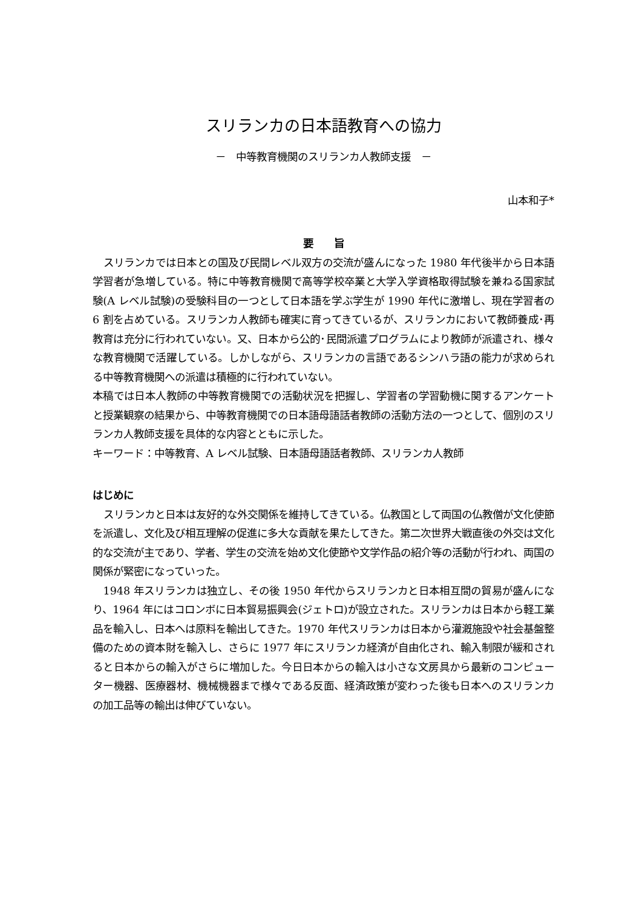スリランカの日本語教育への協力
－　中等教育機関のスリランカ人教師支援　－
山本和子*
要　　旨
スリランカでは日本との国及び民間レベル双方の交流が盛んになった 1980 年代後半から日本語学習者が急増している。特に中等教育機関で高等学校卒業と大学入学資格取得試験を兼ねる国家試験(A レベル試験)の受験科目の一つとして日本語を学ぶ学生が 1990 年代に激増し、現在学習者の 6 割を占めている。スリランカ人教師も確実に育ってきているが、スリランカにおいて教師養成･再教育は充分に行われていない。又、日本から公的･民間派遣プログラムにより教師が派遣され、様々な教育機関で活躍している。しかしながら、スリランカの言語であるシンハラ語の能力が求められる中等教育機関への派遣は積極的に行われていない。
本稿では日本人教師の中等教育機関での活動状況を把握し、学習者の学習動機に関するアンケートと授業観察の結果から、中等教育機関での日本語母語話者教師の活動方法の一つとして、個別のスリランカ人教師支援を具体的な内容とともに示した。
キーワード：中等教育、A レベル試験、日本語母語話者教師、スリランカ人教師
はじめに
スリランカと日本は友好的な外交関係を維持してきている。仏教国として両国の仏教僧が文化使節を派遣し、文化及び相互理解の促進に多大な貢献を果たしてきた。第二次世界大戦直後の外交は文化的な交流が主であり、学者、学生の交流を始め文化使節や文学作品の紹介等の活動が行われ、両国の関係が緊密になっていった。
1948 年スリランカは独立し、その後 1950 年代からスリランカと日本相互間の貿易が盛んになり、1964 年にはコロンボに日本貿易振興会(ジェトロ)が設立された。スリランカは日本から軽工業品を輸入し、日本へは原料を輸出してきた。1970 年代スリランカは日本から灌漑施設や社会基盤整備のための資本財を輸入し、さらに 1977 年にスリランカ経済が自由化され、輸入制限が緩和されると日本からの輸入がさらに増加した。今日日本からの輸入は小さな文房具から最新のコンピューター機器、医療器材、機械機器まで様々である反面、経済政策が変わった後も日本へのスリランカの加工品等の輸出は伸びていない。